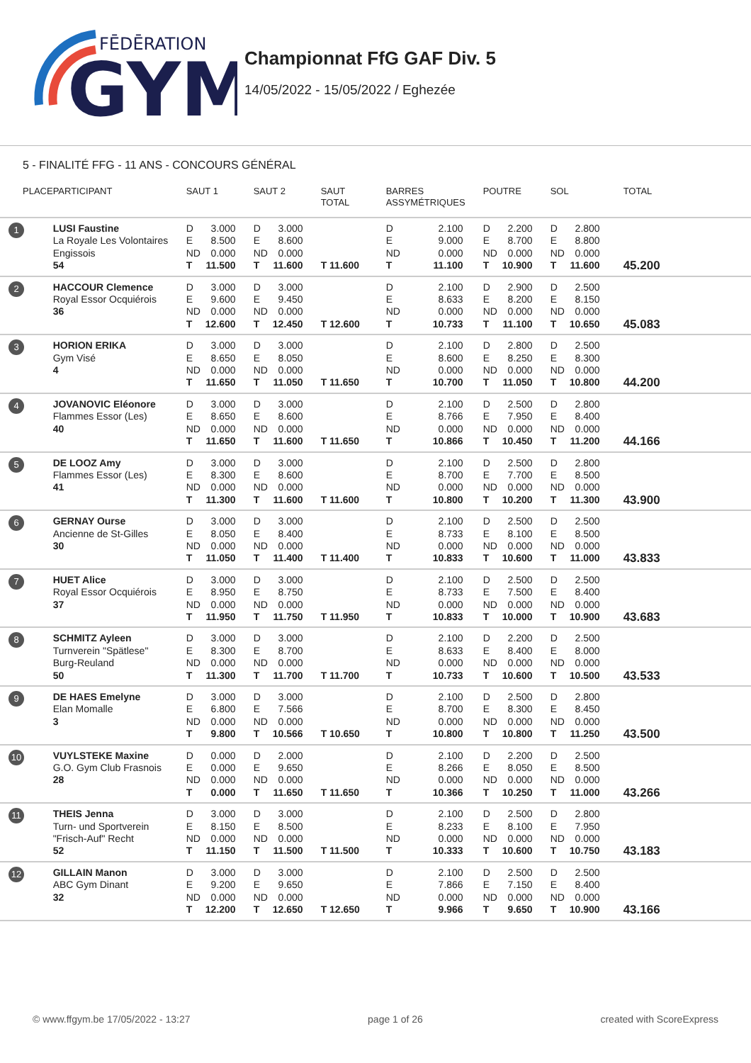FĒDĒRATION
GYM
Championnat FfG GAF Div. 5
14/05/2022 - 15/05/2022 / Eghezée
5 - FINALITÉ FFG - 11 ANS - CONCOURS GÉNÉRAL
| PLACE | PARTICIPANT | SAUT 1 | SAUT 2 | SAUT TOTAL | BARRES ASSYMÉTRIQUES | POUTRE | SOL | TOTAL |
| --- | --- | --- | --- | --- | --- | --- | --- | --- |
| 1 | LUSI Faustine La Royale Les Volontaires Engissois 54 | D 3.000 E 8.500 ND 0.000 T 11.500 | D 3.000 E 8.600 ND 0.000 T 11.600 | T 11.600 | D 2.100 E 9.000 ND 0.000 T 11.100 | D 2.200 E 8.700 ND 0.000 T 10.900 | D 2.800 E 8.800 ND 0.000 T 11.600 | 45.200 |
| 2 | HACCOUR Clemence Royal Essor Ocquiérois 36 | D 3.000 E 9.600 ND 0.000 T 12.600 | D 3.000 E 9.450 ND 0.000 T 12.450 | T 12.600 | D 2.100 E 8.633 ND 0.000 T 10.733 | D 2.900 E 8.200 ND 0.000 T 11.100 | D 2.500 E 8.150 ND 0.000 T 10.650 | 45.083 |
| 3 | HORION ERIKA Gym Visé 4 | D 3.000 E 8.650 ND 0.000 T 11.650 | D 3.000 E 8.050 ND 0.000 T 11.050 | T 11.650 | D 2.100 E 8.600 ND 0.000 T 10.700 | D 2.800 E 8.250 ND 0.000 T 11.050 | D 2.500 E 8.300 ND 0.000 T 10.800 | 44.200 |
| 4 | JOVANOVIC Eléonore Flammes Essor (Les) 40 | D 3.000 E 8.650 ND 0.000 T 11.650 | D 3.000 E 8.600 ND 0.000 T 11.600 | T 11.650 | D 2.100 E 8.766 ND 0.000 T 10.866 | D 2.500 E 7.950 ND 0.000 T 10.450 | D 2.800 E 8.400 ND 0.000 T 11.200 | 44.166 |
| 5 | DE LOOZ Amy Flammes Essor (Les) 41 | D 3.000 E 8.300 ND 0.000 T 11.300 | D 3.000 E 8.600 ND 0.000 T 11.600 | T 11.600 | D 2.100 E 8.700 ND 0.000 T 10.800 | D 2.500 E 7.700 ND 0.000 T 10.200 | D 2.800 E 8.500 ND 0.000 T 11.300 | 43.900 |
| 6 | GERNAY Ourse Ancienne de St-Gilles 30 | D 3.000 E 8.050 ND 0.000 T 11.050 | D 3.000 E 8.400 ND 0.000 T 11.400 | T 11.400 | D 2.100 E 8.733 ND 0.000 T 10.833 | D 2.500 E 8.100 ND 0.000 T 10.600 | D 2.500 E 8.500 ND 0.000 T 11.000 | 43.833 |
| 7 | HUET Alice Royal Essor Ocquiérois 37 | D 3.000 E 8.950 ND 0.000 T 11.950 | D 3.000 E 8.750 ND 0.000 T 11.750 | T 11.950 | D 2.100 E 8.733 ND 0.000 T 10.833 | D 2.500 E 7.500 ND 0.000 T 10.000 | D 2.500 E 8.400 ND 0.000 T 10.900 | 43.683 |
| 8 | SCHMITZ Ayleen Turnverein "Spätlese" Burg-Reuland 50 | D 3.000 E 8.300 ND 0.000 T 11.300 | D 3.000 E 8.700 ND 0.000 T 11.700 | T 11.700 | D 2.100 E 8.633 ND 0.000 T 10.733 | D 2.200 E 8.400 ND 0.000 T 10.600 | D 2.500 E 8.000 ND 0.000 T 10.500 | 43.533 |
| 9 | DE HAES Emelyne Elan Momalle 3 | D 3.000 E 6.800 ND 0.000 T 9.800 | D 3.000 E 7.566 ND 0.000 T 10.566 | T 10.650 | D 2.100 E 8.700 ND 0.000 T 10.800 | D 2.500 E 8.300 ND 0.000 T 10.800 | D 2.800 E 8.450 ND 0.000 T 11.250 | 43.500 |
| 10 | VUYLSTEKE Maxine G.O. Gym Club Frasnois 28 | D 0.000 E 0.000 ND 0.000 T 0.000 | D 2.000 E 9.650 ND 0.000 T 11.650 | T 11.650 | D 2.100 E 8.266 ND 0.000 T 10.366 | D 2.200 E 8.050 ND 0.000 T 10.250 | D 2.500 E 8.500 ND 0.000 T 11.000 | 43.266 |
| 11 | THEIS Jenna Turn- und Sportverein "Frisch-Auf" Recht 52 | D 3.000 E 8.150 ND 0.000 T 11.150 | D 3.000 E 8.500 ND 0.000 T 11.500 | T 11.500 | D 2.100 E 8.233 ND 0.000 T 10.333 | D 2.500 E 8.100 ND 0.000 T 10.600 | D 2.800 E 7.950 ND 0.000 T 10.750 | 43.183 |
| 12 | GILLAIN Manon ABC Gym Dinant 32 | D 3.000 E 9.200 ND 0.000 T 12.200 | D 3.000 E 9.650 ND 0.000 T 12.650 | T 12.650 | D 2.100 E 7.866 ND 0.000 T 9.966 | D 2.500 E 7.150 ND 0.000 T 9.650 | D 2.500 E 8.400 ND 0.000 T 10.900 | 43.166 |
© www.ffgym.be 17/05/2022 - 13:27 page 1 of 26 created with ScoreExpress